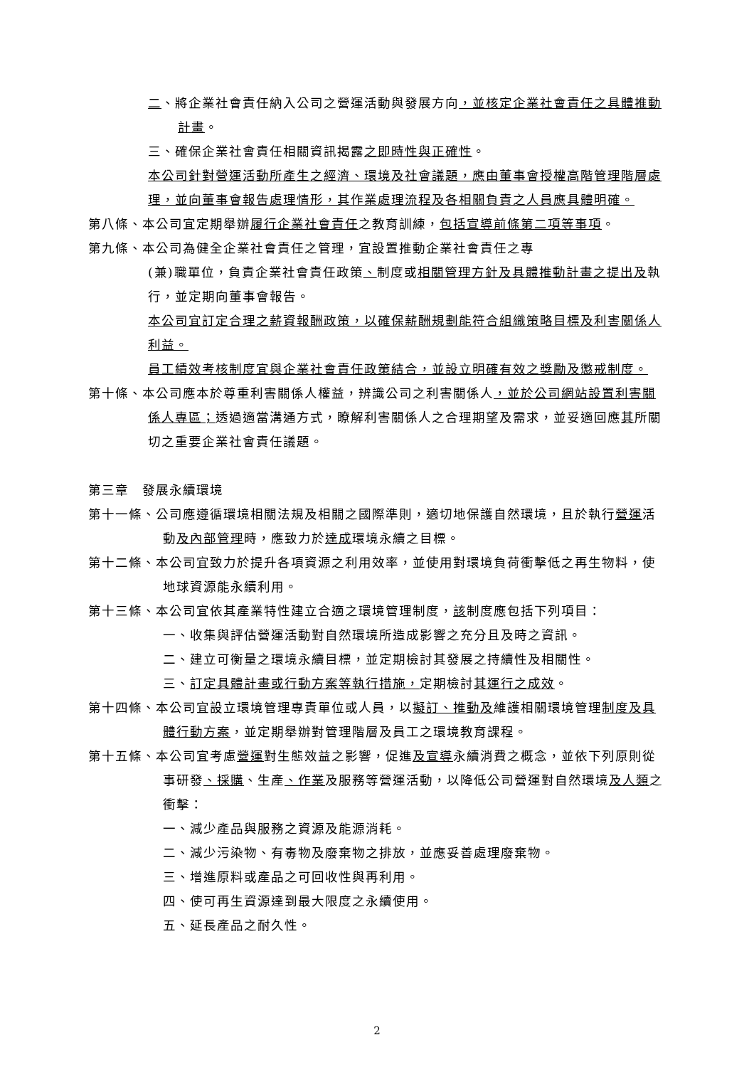二、將企業社會責任納入公司之營運活動與發展方向，並核定企業社會責任之具體推動計畫。
三、確保企業社會責任相關資訊揭露之即時性與正確性。
本公司針對營運活動所產生之經濟、環境及社會議題，應由董事會授權高階管理階層處理，並向董事會報告處理情形，其作業處理流程及各相關負責之人員應具體明確。
第八條、本公司宜定期舉辦履行企業社會責任之教育訓練，包括宣導前條第二項等事項。
第九條、本公司為健全企業社會責任之管理，宜設置推動企業社會責任之專
(兼)職單位，負責企業社會責任政策、制度或相關管理方針及具體推動計畫之提出及執行，並定期向董事會報告。
本公司宜訂定合理之薪資報酬政策，以確保薪酬規劃能符合組織策略目標及利害關係人利益。
員工績效考核制度宜與企業社會責任政策結合，並設立明確有效之獎勵及懲戒制度。
第十條、本公司應本於尊重利害關係人權益，辨識公司之利害關係人，並於公司網站設置利害關係人專區；透過適當溝通方式，瞭解利害關係人之合理期望及需求，並妥適回應其所關切之重要企業社會責任議題。
第三章　發展永續環境
第十一條、公司應遵循環境相關法規及相關之國際準則，適切地保護自然環境，且於執行營運活動及內部管理時，應致力於達成環境永續之目標。
第十二條、本公司宜致力於提升各項資源之利用效率，並使用對環境負荷衝擊低之再生物料，使地球資源能永續利用。
第十三條、本公司宜依其產業特性建立合適之環境管理制度，該制度應包括下列項目：
一、收集與評估營運活動對自然環境所造成影響之充分且及時之資訊。
二、建立可衡量之環境永續目標，並定期檢討其發展之持續性及相關性。
三、訂定具體計畫或行動方案等執行措施，定期檢討其運行之成效。
第十四條、本公司宜設立環境管理專責單位或人員，以擬訂、推動及維護相關環境管理制度及具體行動方案，並定期舉辦對管理階層及員工之環境教育課程。
第十五條、本公司宜考慮營運對生態效益之影響，促進及宣導永續消費之概念，並依下列原則從事研發、採購、生產、作業及服務等營運活動，以降低公司營運對自然環境及人類之衝擊：
一、減少產品與服務之資源及能源消耗。
二、減少污染物、有毒物及廢棄物之排放，並應妥善處理廢棄物。
三、增進原料或產品之可回收性與再利用。
四、使可再生資源達到最大限度之永續使用。
五、延長產品之耐久性。
2